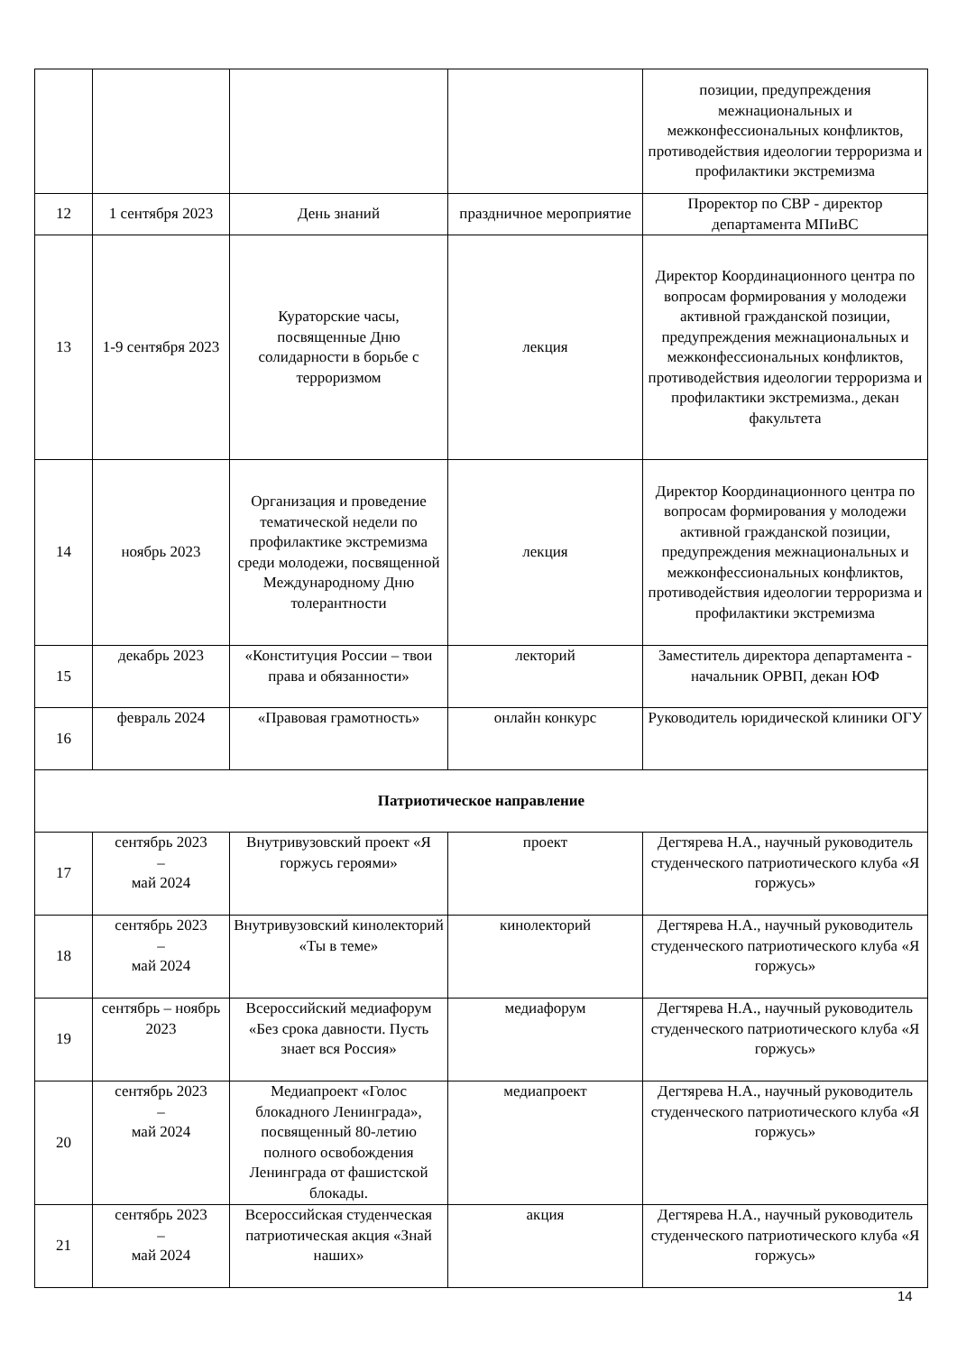| | | | | позиции, предупреждения межнациональных и межконфессиональных конфликтов, противодействия идеологии терроризма и профилактики экстремизма |
| 12 | 1 сентября 2023 | День знаний | праздничное мероприятие | Проректор по СВР - директор департамента МПиВС |
| 13 | 1-9 сентября 2023 | Кураторские часы, посвященные Дню солидарности в борьбе с терроризмом | лекция | Директор Координационного центра по вопросам формирования у молодежи активной гражданской позиции, предупреждения межнациональных и межконфессиональных конфликтов, противодействия идеологии терроризма и профилактики экстремизма., декан факультета |
| 14 | ноябрь 2023 | Организация и проведение тематической недели по профилактике экстремизма среди молодежи, посвященной Международному Дню толерантности | лекция | Директор Координационного центра по вопросам формирования у молодежи активной гражданской позиции, предупреждения межнациональных и межконфессиональных конфликтов, противодействия идеологии терроризма и профилактики экстремизма |
| 15 | декабрь 2023 | «Конституция России – твои права и обязанности» | лекторий | Заместитель директора департамента - начальник ОРВП, декан ЮФ |
| 16 | февраль 2024 | «Правовая грамотность» | онлайн конкурс | Руководитель юридической клиники ОГУ |
| Патриотическое направление | | | | |
| 17 | сентябрь 2023 – май 2024 | Внутривузовский проект «Я горжусь героями» | проект | Дегтярева Н.А., научный руководитель студенческого патриотического клуба «Я горжусь» |
| 18 | сентябрь 2023 – май 2024 | Внутривузовский кинолекторий «Ты в теме» | кинолекторий | Дегтярева Н.А., научный руководитель студенческого патриотического клуба «Я горжусь» |
| 19 | сентябрь – ноябрь 2023 | Всероссийский медиафорум «Без срока давности. Пусть знает вся Россия» | медиафорум | Дегтярева Н.А., научный руководитель студенческого патриотического клуба «Я горжусь» |
| 20 | сентябрь 2023 – май 2024 | Медиапроект «Голос блокадного Ленинграда», посвященный 80-летию полного освобождения Ленинграда от фашистской блокады. | медиапроект | Дегтярева Н.А., научный руководитель студенческого патриотического клуба «Я горжусь» |
| 21 | сентябрь 2023 – май 2024 | Всероссийская студенческая патриотическая акция «Знай наших» | акция | Дегтярева Н.А., научный руководитель студенческого патриотического клуба «Я горжусь» |
14